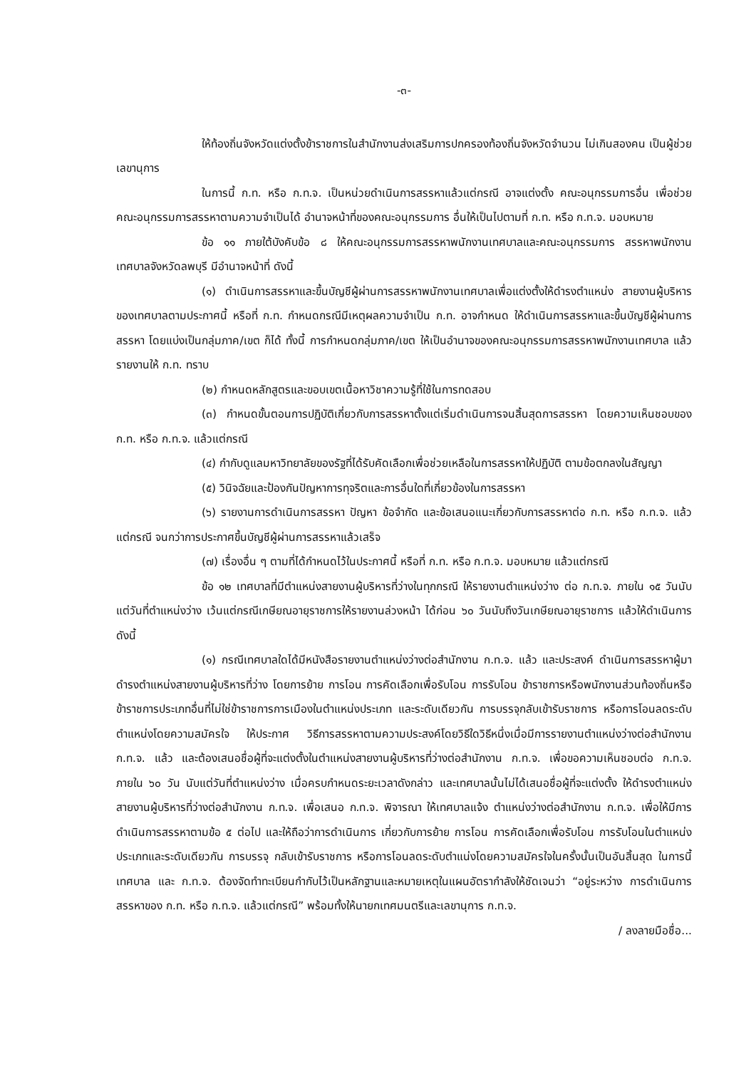-๓-
ให้ท้องถิ่นจังหวัดแต่งตั้งข้าราชการในสำนักงานส่งเสริมการปกครองท้องถิ่นจังหวัดจำนวน ไม่เกินสองคน เป็นผู้ช่วยเลขานุการ
ในการนี้ ก.ท. หรือ ก.ท.จ. เป็นหน่วยดำเนินการสรรหาแล้วแต่กรณี อาจแต่งตั้ง คณะอนุกรรมการอื่น เพื่อช่วยคณะอนุกรรมการสรรหาตามความจำเป็นได้ อำนาจหน้าที่ของคณะอนุกรรมการ อื่นให้เป็นไปตามที่ ก.ท. หรือ ก.ท.จ. มอบหมาย
ข้อ ๑๑ ภายใต้บังคับข้อ ๘ ให้คณะอนุกรรมการสรรหาพนักงานเทศบาลและคณะอนุกรรมการ สรรหาพนักงานเทศบาลจังหวัดลพบุรี มีอำนาจหน้าที่ ดังนี้
(๑) ดำเนินการสรรหาและขึ้นบัญชีผู้ผ่านการสรรหาพนักงานเทศบาลเพื่อแต่งตั้งให้ดำรงตำแหน่ง สายงานผู้บริหารของเทศบาลตามประกาศนี้ หรือที่ ก.ท. กำหนดกรณีมีเหตุผลความจำเป็น ก.ท. อาจกำหนด ให้ดำเนินการสรรหาและขึ้นบัญชีผู้ผ่านการสรรหา โดยแบ่งเป็นกลุ่มภาค/เขต ก็ได้ ทั้งนี้ การกำหนดกลุ่มภาค/เขต ให้เป็นอำนาจของคณะอนุกรรมการสรรหาพนักงานเทศบาล แล้วรายงานให้ ก.ท. ทราบ
(๒) กำหนดหลักสูตรและขอบเขตเนื้อหาวิชาความรู้ที่ใช้ในการทดสอบ
(๓) กำหนดขั้นตอนการปฏิบัติเกี่ยวกับการสรรหาตั้งแต่เริ่มดำเนินการจนสิ้นสุดการสรรหา โดยความเห็นชอบของ ก.ท. หรือ ก.ท.จ. แล้วแต่กรณี
(๔) กำกับดูแลมหาวิทยาลัยของรัฐที่ได้รับคัดเลือกเพื่อช่วยเหลือในการสรรหาให้ปฏิบัติ ตามข้อตกลงในสัญญา
(๕) วินิจฉัยและป้องกันปัญหาการทุจริตและการอื่นใดที่เกี่ยวข้องในการสรรหา
(๖) รายงานการดำเนินการสรรหา ปัญหา ข้อจำกัด และข้อเสนอแนะเกี่ยวกับการสรรหาต่อ ก.ท. หรือ ก.ท.จ. แล้วแต่กรณี จนกว่าการประกาศขึ้นบัญชีผู้ผ่านการสรรหาแล้วเสร็จ
(๗) เรื่องอื่น ๆ ตามที่ได้กำหนดไว้ในประกาศนี้ หรือที่ ก.ท. หรือ ก.ท.จ. มอบหมาย แล้วแต่กรณี
ข้อ ๑๒ เทศบาลที่มีตำแหน่งสายงานผู้บริหารที่ว่างในทุกกรณี ให้รายงานตำแหน่งว่าง ต่อ ก.ท.จ. ภายใน ๑๕ วันนับแต่วันที่ตำแหน่งว่าง เว้นแต่กรณีเกษียณอายุราชการให้รายงานล่วงหน้า ได้ก่อน ๖๐ วันนับถึงวันเกษียณอายุราชการ แล้วให้ดำเนินการ ดังนี้
(๑) กรณีเทศบาลใดได้มีหนังสือรายงานตำแหน่งว่างต่อสำนักงาน ก.ท.จ. แล้ว และประสงค์ ดำเนินการสรรหาผู้มาดำรงตำแหน่งสายงานผู้บริหารที่ว่าง โดยการย้าย การโอน การคัดเลือกเพื่อรับโอน การรับโอน ข้าราชการหรือพนักงานส่วนท้องถิ่นหรือข้าราชการประเภทอื่นที่ไม่ใช่ข้าราชการการเมืองในตำแหน่งประเภท และระดับเดียวกัน การบรรจุกลับเข้ารับราชการ หรือการโอนลดระดับตำแหน่งโดยความสมัครใจ ให้ประกาศ วิธีการสรรหาตามความประสงค์โดยวิธีใดวิธีหนึ่งเมื่อมีการรายงานตำแหน่งว่างต่อสำนักงาน ก.ท.จ. แล้ว และต้องเสนอชื่อผู้ที่จะแต่งตั้งในตำแหน่งสายงานผู้บริหารที่ว่างต่อสำนักงาน ก.ท.จ. เพื่อขอความเห็นชอบต่อ ก.ท.จ. ภายใน ๖๐ วัน นับแต่วันที่ตำแหน่งว่าง เมื่อครบกำหนดระยะเวลาดังกล่าว และเทศบาลนั้นไม่ได้เสนอชื่อผู้ที่จะแต่งตั้ง ให้ดำรงตำแหน่งสายงานผู้บริหารที่ว่างต่อสำนักงาน ก.ท.จ. เพื่อเสนอ ก.ท.จ. พิจารณา ให้เทศบาลแจ้ง ตำแหน่งว่างต่อสำนักงาน ก.ท.จ. เพื่อให้มีการดำเนินการสรรหาตามข้อ ๕ ต่อไป และให้ถือว่าการดำเนินการ เกี่ยวกับการย้าย การโอน การคัดเลือกเพื่อรับโอน การรับโอนในตำแหน่งประเภทและระดับเดียวกัน การบรรจุ กลับเข้ารับราชการ หรือการโอนลดระดับตำแน่งโดยความสมัครใจในครั้งนั้นเป็นอันสิ้นสุด ในการนี้ เทศบาล และ ก.ท.จ. ต้องจัดทำทะเบียนกำกับไว้เป็นหลักฐานและหมายเหตุในแผนอัตรากำลังให้ชัดเจนว่า “อยู่ระหว่าง การดำเนินการสรรหาของ ก.ท. หรือ ก.ท.จ. แล้วแต่กรณี” พร้อมทั้งให้นายกเทศมนตรีและเลขานุการ ก.ท.จ.
/ ลงลายมือชื่อ...